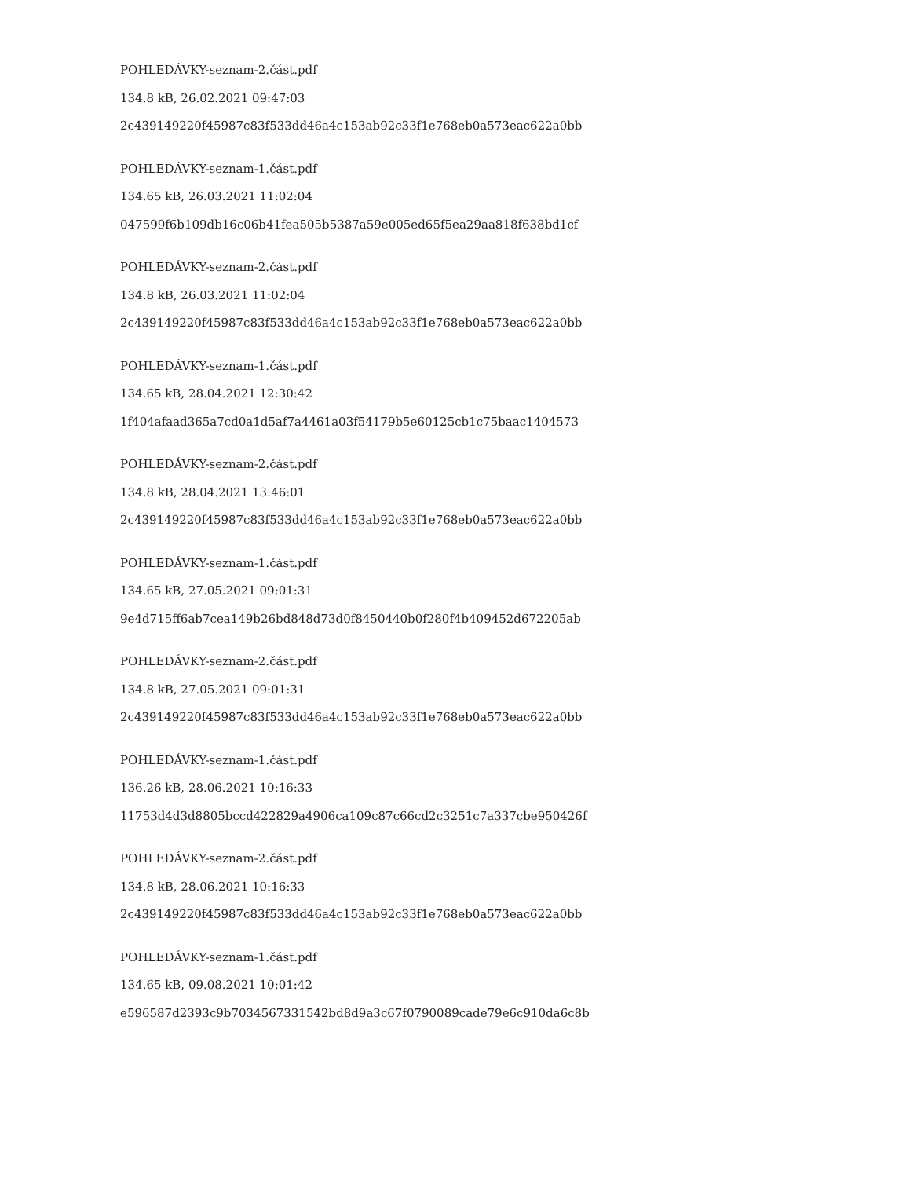POHLEDÁVKY-seznam-2.část.pdf
134.8 kB, 26.02.2021 09:47:03
2c439149220f45987c83f533dd46a4c153ab92c33f1e768eb0a573eac622a0bb
POHLEDÁVKY-seznam-1.část.pdf
134.65 kB, 26.03.2021 11:02:04
047599f6b109db16c06b41fea505b5387a59e005ed65f5ea29aa818f638bd1cf
POHLEDÁVKY-seznam-2.část.pdf
134.8 kB, 26.03.2021 11:02:04
2c439149220f45987c83f533dd46a4c153ab92c33f1e768eb0a573eac622a0bb
POHLEDÁVKY-seznam-1.část.pdf
134.65 kB, 28.04.2021 12:30:42
1f404afaad365a7cd0a1d5af7a4461a03f54179b5e60125cb1c75baac1404573
POHLEDÁVKY-seznam-2.část.pdf
134.8 kB, 28.04.2021 13:46:01
2c439149220f45987c83f533dd46a4c153ab92c33f1e768eb0a573eac622a0bb
POHLEDÁVKY-seznam-1.část.pdf
134.65 kB, 27.05.2021 09:01:31
9e4d715ff6ab7cea149b26bd848d73d0f8450440b0f280f4b409452d672205ab
POHLEDÁVKY-seznam-2.část.pdf
134.8 kB, 27.05.2021 09:01:31
2c439149220f45987c83f533dd46a4c153ab92c33f1e768eb0a573eac622a0bb
POHLEDÁVKY-seznam-1.část.pdf
136.26 kB, 28.06.2021 10:16:33
11753d4d3d8805bccd422829a4906ca109c87c66cd2c3251c7a337cbe950426f
POHLEDÁVKY-seznam-2.část.pdf
134.8 kB, 28.06.2021 10:16:33
2c439149220f45987c83f533dd46a4c153ab92c33f1e768eb0a573eac622a0bb
POHLEDÁVKY-seznam-1.část.pdf
134.65 kB, 09.08.2021 10:01:42
e596587d2393c9b7034567331542bd8d9a3c67f0790089cade79e6c910da6c8b